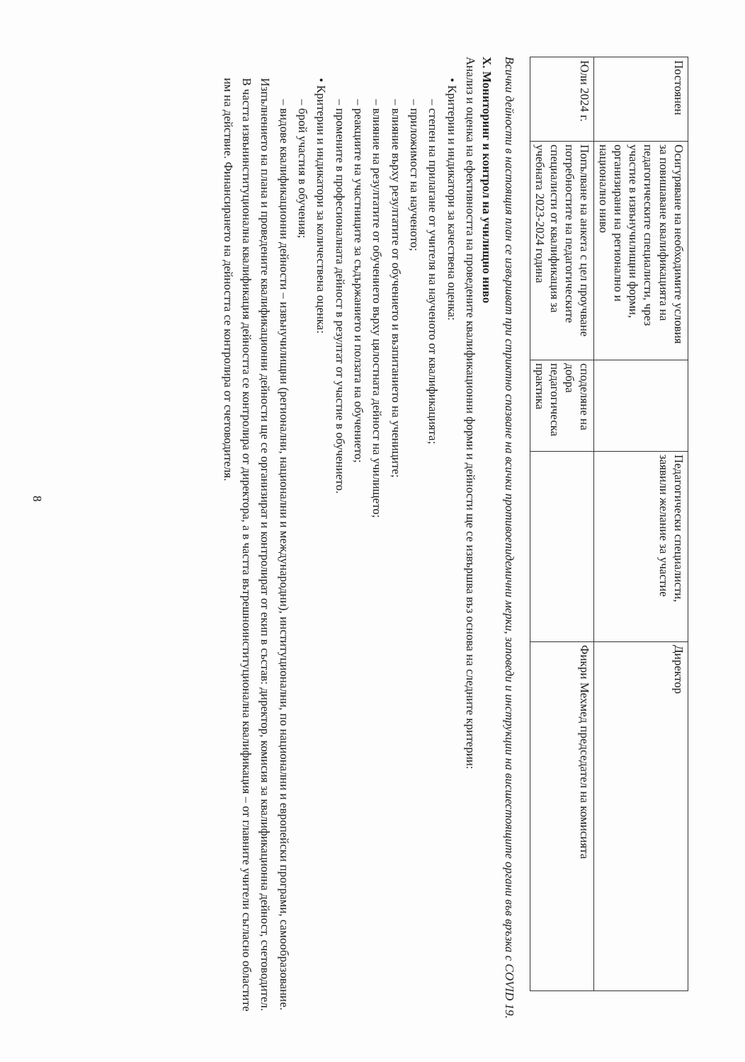| Постоянен | Осигуряване на необходимите условия за повишаване квалификацията на педагогическите специалисти, чрез участие в извънучилищни форми, организирани на регионално и национално ниво | | Педагогически специалисти, заявили желание за участие | Директор |
| Юли 2024 г. | Попълване на анкета с цел проучване потребностите на педагогическите специалисти от квалификация за учебната 2023-2024 година | споделяне на добра педагогическа практика | | Фикри Мехмед председател на комисията |
Всички дейности в настоящия план се извършват при стриктно спазване на всички противоепидемични мерки, заповеди и инструкции на висшестоящите органи във връзка с COVID 19.
X. Мониторинг и контрол на училищно ниво
Анализ и оценка на ефективността на проведените квалификационни форми и дейности ще се извършва въз основа на следните критерии:
• Критерии и индикатори за качествена оценка:
– степен на прилагане от учителя на наученото от квалификацията;
– приложимост на наученото;
– влияние върху резултатите от обучението и възпитанието на учениците;
– влияние на резултатите от обучението върху цялостната дейност на училището;
– реакциите на участниците за съдържанието и ползата на обучението;
– промените в професионалната дейност в резултат от участие в обучението.
• Критерии и индикатори за количествена оценка:
– брой участия в обучения;
– видове квалификационни дейности – извънучилищни (регионални, национални и международни), институционални, по национални и европейски програми, самообразование.
Изпълнението на плана и проведените квалификационни дейности ще се организират и контролират от екип в състав: директор, комисия за квалификационна дейност, счетоводител.
В частта извънинституционална квалификация дейността се контролира от директора, а в частта вътрешноинституционална квалификация – от главните учители съгласно областите им на действие. Финансирането на дейността се контролира от счетоводителя.
8